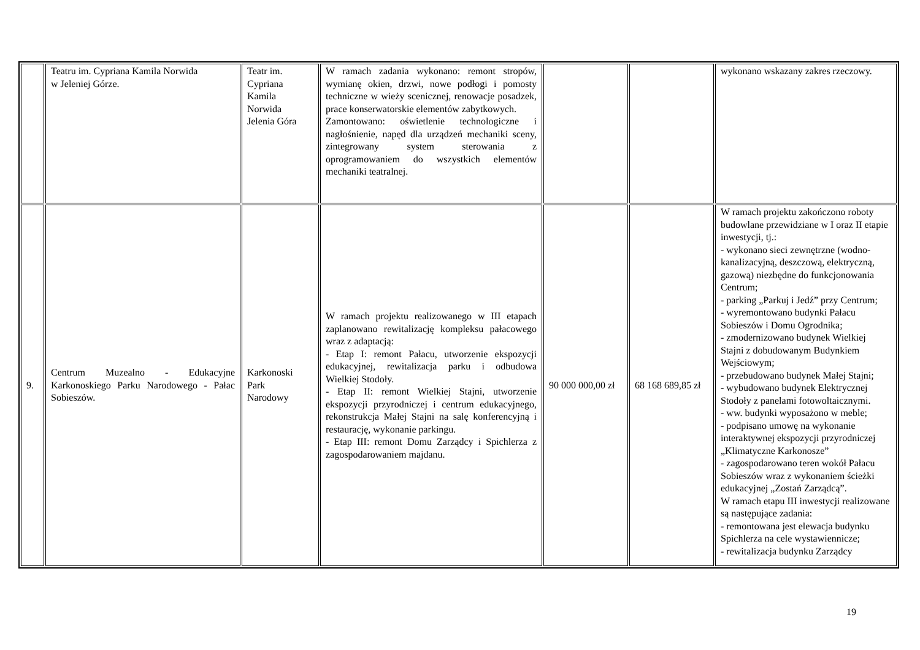| | Teatru im. Cypriana Kamila Norwida w Jeleniej Górze. | Teatr im. Cypriana Kamila Norwida Jelenia Góra | W ramach zadania wykonano: remont stropów, wymianę okien, drzwi, nowe podłogi i pomosty techniczne w wieży scenicznej, renowacje posadzek, prace konserwatorskie elementów zabytkowych. Zamontowano: oświetlenie technologiczne i nagłośnienie, napęd dla urządzeń mechaniki sceny, zintegrowany system sterowania z oprogramowaniem do wszystkich elementów mechaniki teatralnej. | | | wykonano wskazany zakres rzeczowy. |
| 9. | Centrum Muzealno - Edukacyjne Karkonoskiego Parku Narodowego - Pałac Sobieszów. | Karkonoski Park Narodowy | W ramach projektu realizowanego w III etapach zaplanowano rewitalizację kompleksu pałacowego wraz z adaptacją: - Etap I: remont Pałacu, utworzenie ekspozycji edukacyjnej, rewitalizacja parku i odbudowa Wielkiej Stodoły. - Etap II: remont Wielkiej Stajni, utworzenie ekspozycji przyrodniczej i centrum edukacyjnego, rekonstrukcja Małej Stajni na salę konferencyjną i restaurację, wykonanie parkingu. - Etap III: remont Domu Zarządcy i Spichlerza z zagospodarowaniem majdanu. | 90 000 000,00 zł | 68 168 689,85 zł | W ramach projektu zakończono roboty budowlane przewidziane w I oraz II etapie inwestycji, tj.: - wykonano sieci zewnętrzne (wodno-kanalizacyjną, deszczową, elektryczną, gazową) niezbędne do funkcjonowania Centrum; - parking „Parkuj i Jedź” przy Centrum; - wyremontowano budynki Pałacu Sobieszów i Domu Ogrodnika; - zmodernizowano budynek Wielkiej Stajni z dobudowanym Budynkiem Wejściowym; - przebudowano budynek Małej Stajni; - wybudowano budynek Elektrycznej Stodoły z panelami fotowoltaicznymi. - ww. budynki wyposażono w meble; - podpisano umowę na wykonanie interaktywnej ekspozycji przyrodniczej „Klimatyczne Karkonosze” - zagospodarowano teren wokół Pałacu Sobieszów wraz z wykonaniem ścieżki edukacyjnej „Zostań Zarządcą”. W ramach etapu III inwestycji realizowane są następujące zadania: - remontowana jest elewacja budynku Spichlerza na cele wystawiennicze; - rewitalizacja budynku Zarządcy |
19